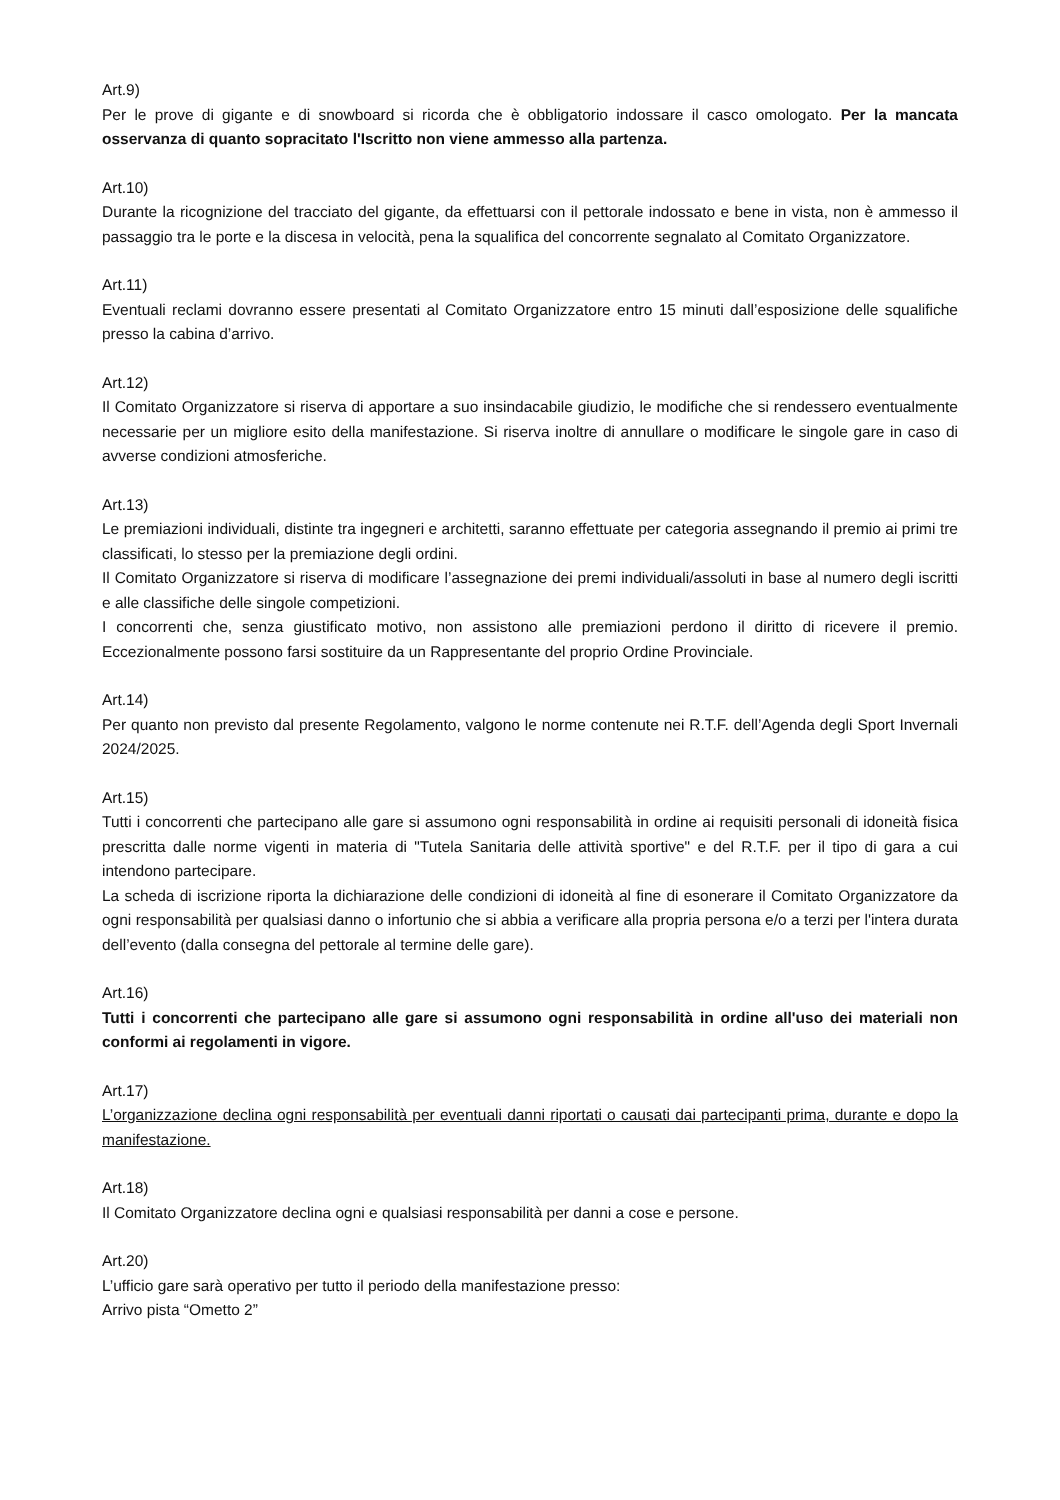Art.9)
Per le prove di gigante e di snowboard si ricorda che è obbligatorio indossare il casco omologato. Per la mancata osservanza di quanto sopracitato l'Iscritto non viene ammesso alla partenza.
Art.10)
Durante la ricognizione del tracciato del gigante, da effettuarsi con il pettorale indossato e bene in vista, non è ammesso il passaggio tra le porte e la discesa in velocità, pena la squalifica del concorrente segnalato al Comitato Organizzatore.
Art.11)
Eventuali reclami dovranno essere presentati al Comitato Organizzatore entro 15 minuti dall’esposizione delle squalifiche presso la cabina d’arrivo.
Art.12)
Il Comitato Organizzatore si riserva di apportare a suo insindacabile giudizio, le modifiche che si rendessero eventualmente necessarie per un migliore esito della manifestazione. Si riserva inoltre di annullare o modificare le singole gare in caso di avverse condizioni atmosferiche.
Art.13)
Le premiazioni individuali, distinte tra ingegneri e architetti, saranno effettuate per categoria assegnando il premio ai primi tre classificati, lo stesso per la premiazione degli ordini.
Il Comitato Organizzatore si riserva di modificare l’assegnazione dei premi individuali/assoluti in base al numero degli iscritti e alle classifiche delle singole competizioni.
I concorrenti che, senza giustificato motivo, non assistono alle premiazioni perdono il diritto di ricevere il premio. Eccezionalmente possono farsi sostituire da un Rappresentante del proprio Ordine Provinciale.
Art.14)
Per quanto non previsto dal presente Regolamento, valgono le norme contenute nei R.T.F. dell’Agenda degli Sport Invernali 2024/2025.
Art.15)
Tutti i concorrenti che partecipano alle gare si assumono ogni responsabilità in ordine ai requisiti personali di idoneità fisica prescritta dalle norme vigenti in materia di "Tutela Sanitaria delle attività sportive" e del R.T.F. per il tipo di gara a cui intendono partecipare.
La scheda di iscrizione riporta la dichiarazione delle condizioni di idoneità al fine di esonerare il Comitato Organizzatore da ogni responsabilità per qualsiasi danno o infortunio che si abbia a verificare alla propria persona e/o a terzi per l'intera durata dell’evento (dalla consegna del pettorale al termine delle gare).
Art.16)
Tutti i concorrenti che partecipano alle gare si assumono ogni responsabilità in ordine all'uso dei materiali non conformi ai regolamenti in vigore.
Art.17)
L’organizzazione declina ogni responsabilità per eventuali danni riportati o causati dai partecipanti prima, durante e dopo la manifestazione.
Art.18)
Il Comitato Organizzatore declina ogni e qualsiasi responsabilità per danni a cose e persone.
Art.20)
L’ufficio gare sarà operativo per tutto il periodo della manifestazione presso:
Arrivo pista “Ometto 2”